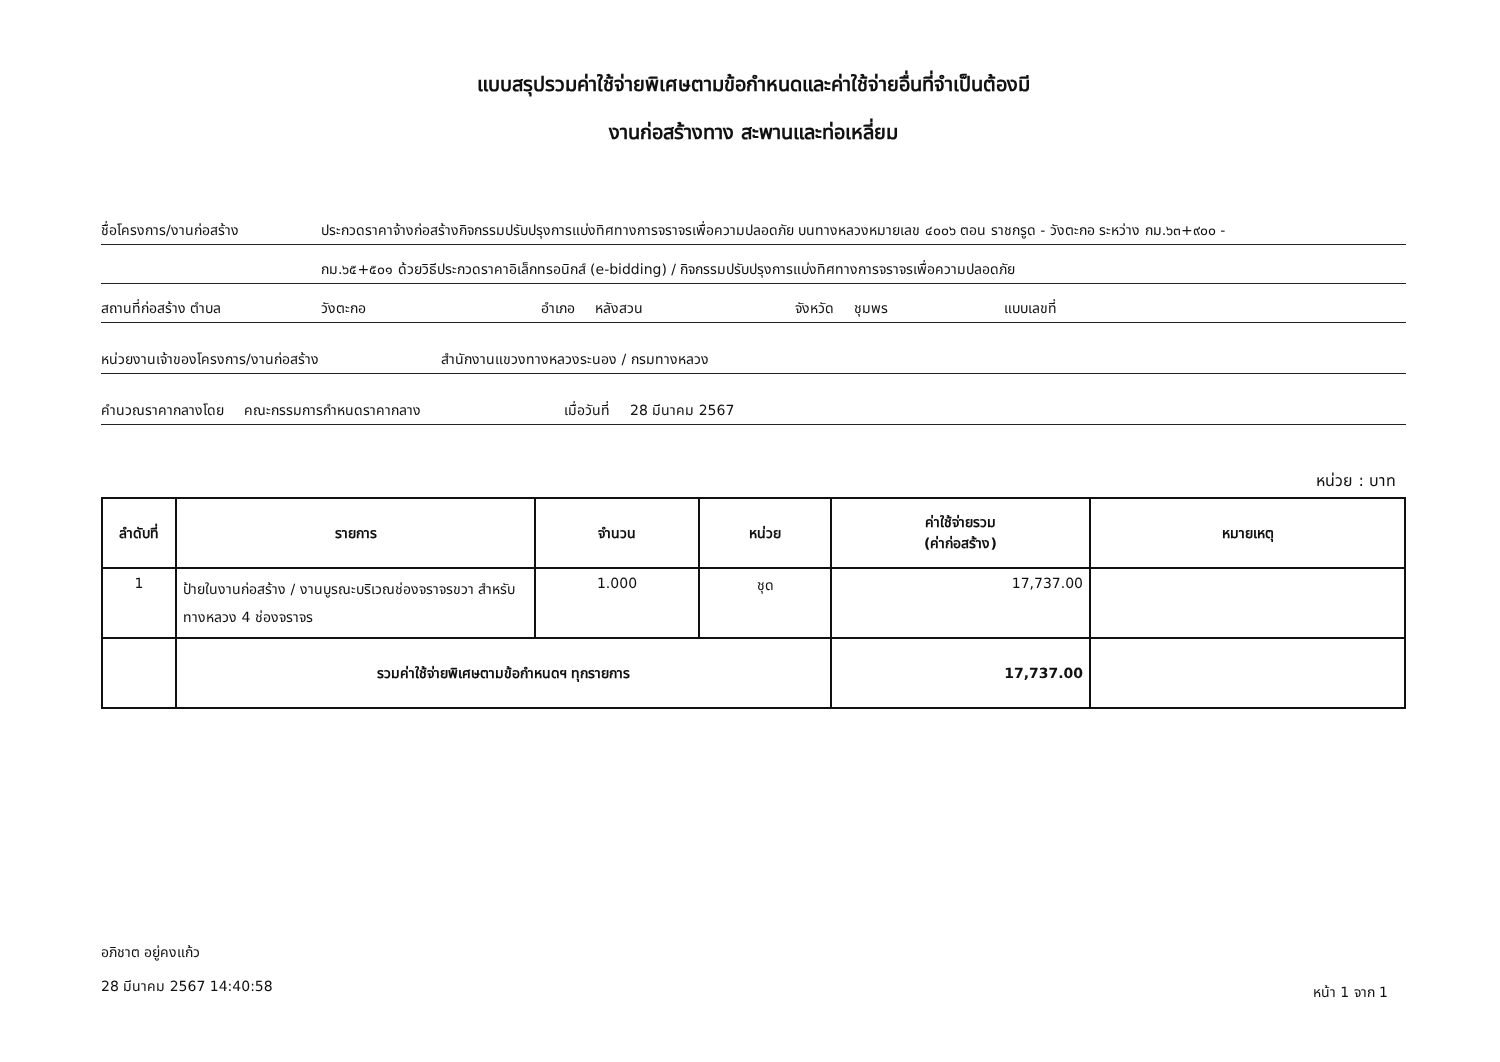แบบสรุปรวมค่าใช้จ่ายพิเศษตามข้อกำหนดและค่าใช้จ่ายอื่นที่จำเป็นต้องมี
งานก่อสร้างทาง สะพานและท่อเหลี่ยม
ชื่อโครงการ/งานก่อสร้าง ประกวดราคาจ้างก่อสร้างกิจกรรมปรับปรุงการแบ่งทิศทางการจราจรเพื่อความปลอดภัย บนทางหลวงหมายเลข ๔๐๐๖ ตอน ราชกรูด - วังตะกอ ระหว่าง กม.๖๓+๙๐๐ -
กม.๖๕+๕๐๑ ด้วยวิธีประกวดราคาอิเล็กทรอนิกส์ (e-bidding) / กิจกรรมปรับปรุงการแบ่งทิศทางการจราจรเพื่อความปลอดภัย
สถานที่ก่อสร้าง ตำบล วังตะกอ อำเภอ หลังสวน จังหวัด ชุมพร แบบเลขที่
หน่วยงานเจ้าของโครงการ/งานก่อสร้าง สำนักงานแขวงทางหลวงระนอง / กรมทางหลวง
คำนวณราคากลางโดย คณะกรรมการกำหนดราคากลาง เมื่อวันที่ 28 มีนาคม 2567
หน่วย : บาท
| ลำดับที่ | รายการ | จำนวน | หน่วย | ค่าใช้จ่ายรวม (ค่าก่อสร้าง) | หมายเหตุ |
| --- | --- | --- | --- | --- | --- |
| 1 | ป้ายในงานก่อสร้าง / งานบูรณะบริเวณช่องจราจรขวา สำหรับทางหลวง 4 ช่องจราจร | 1.000 | ชุด | 17,737.00 | |
| | รวมค่าใช้จ่ายพิเศษตามข้อกำหนดฯ ทุกรายการ | | | 17,737.00 | |
อภิชาต อยู่คงแก้ว
28 มีนาคม 2567 14:40:58
หน้า 1 จาก 1